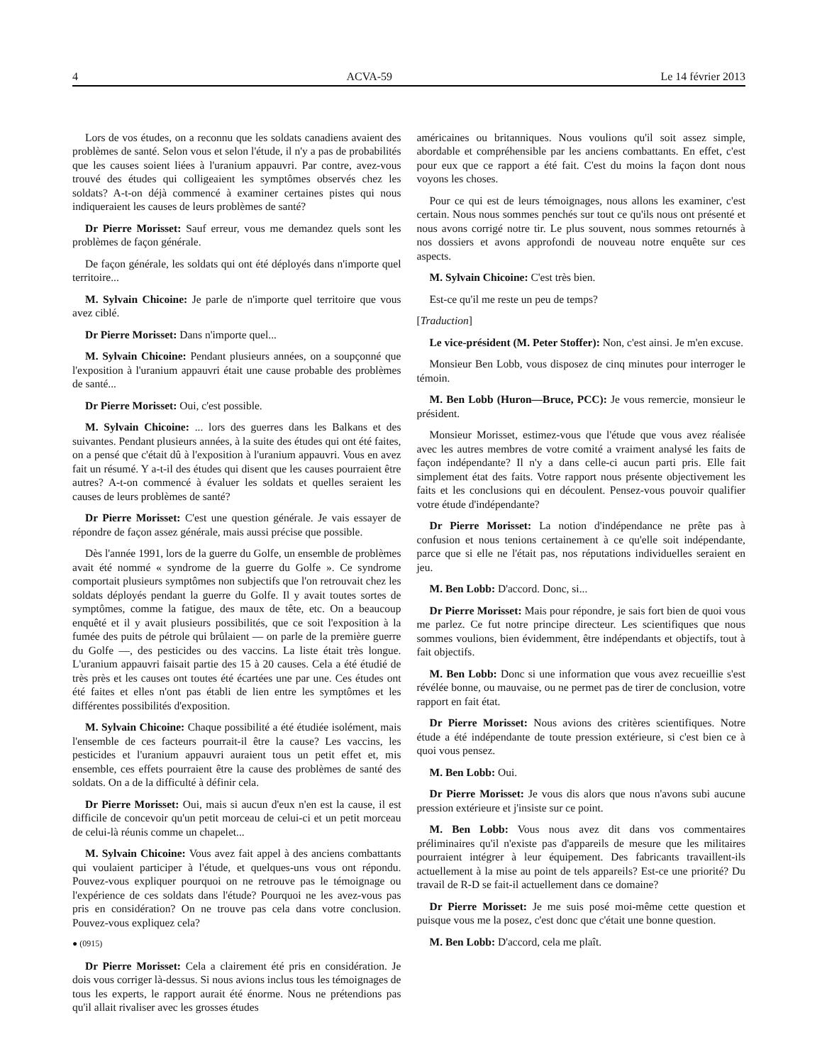4 ACVA-59 Le 14 février 2013
Lors de vos études, on a reconnu que les soldats canadiens avaient des problèmes de santé. Selon vous et selon l'étude, il n'y a pas de probabilités que les causes soient liées à l'uranium appauvri. Par contre, avez-vous trouvé des études qui colligeaient les symptômes observés chez les soldats? A-t-on déjà commencé à examiner certaines pistes qui nous indiqueraient les causes de leurs problèmes de santé?
Dr Pierre Morisset: Sauf erreur, vous me demandez quels sont les problèmes de façon générale.
De façon générale, les soldats qui ont été déployés dans n'importe quel territoire...
M. Sylvain Chicoine: Je parle de n'importe quel territoire que vous avez ciblé.
Dr Pierre Morisset: Dans n'importe quel...
M. Sylvain Chicoine: Pendant plusieurs années, on a soupçonné que l'exposition à l'uranium appauvri était une cause probable des problèmes de santé...
Dr Pierre Morisset: Oui, c'est possible.
M. Sylvain Chicoine: ... lors des guerres dans les Balkans et des suivantes. Pendant plusieurs années, à la suite des études qui ont été faites, on a pensé que c'était dû à l'exposition à l'uranium appauvri. Vous en avez fait un résumé. Y a-t-il des études qui disent que les causes pourraient être autres? A-t-on commencé à évaluer les soldats et quelles seraient les causes de leurs problèmes de santé?
Dr Pierre Morisset: C'est une question générale. Je vais essayer de répondre de façon assez générale, mais aussi précise que possible.
Dès l'année 1991, lors de la guerre du Golfe, un ensemble de problèmes avait été nommé « syndrome de la guerre du Golfe ». Ce syndrome comportait plusieurs symptômes non subjectifs que l'on retrouvait chez les soldats déployés pendant la guerre du Golfe. Il y avait toutes sortes de symptômes, comme la fatigue, des maux de tête, etc. On a beaucoup enquêté et il y avait plusieurs possibilités, que ce soit l'exposition à la fumée des puits de pétrole qui brûlaient — on parle de la première guerre du Golfe —, des pesticides ou des vaccins. La liste était très longue. L'uranium appauvri faisait partie des 15 à 20 causes. Cela a été étudié de très près et les causes ont toutes été écartées une par une. Ces études ont été faites et elles n'ont pas établi de lien entre les symptômes et les différentes possibilités d'exposition.
M. Sylvain Chicoine: Chaque possibilité a été étudiée isolément, mais l'ensemble de ces facteurs pourrait-il être la cause? Les vaccins, les pesticides et l'uranium appauvri auraient tous un petit effet et, mis ensemble, ces effets pourraient être la cause des problèmes de santé des soldats. On a de la difficulté à définir cela.
Dr Pierre Morisset: Oui, mais si aucun d'eux n'en est la cause, il est difficile de concevoir qu'un petit morceau de celui-ci et un petit morceau de celui-là réunis comme un chapelet...
M. Sylvain Chicoine: Vous avez fait appel à des anciens combattants qui voulaient participer à l'étude, et quelques-uns vous ont répondu. Pouvez-vous expliquer pourquoi on ne retrouve pas le témoignage ou l'expérience de ces soldats dans l'étude? Pourquoi ne les avez-vous pas pris en considération? On ne trouve pas cela dans votre conclusion. Pouvez-vous expliquez cela?
● (0915)
Dr Pierre Morisset: Cela a clairement été pris en considération. Je dois vous corriger là-dessus. Si nous avions inclus tous les témoignages de tous les experts, le rapport aurait été énorme. Nous ne prétendions pas qu'il allait rivaliser avec les grosses études
américaines ou britanniques. Nous voulions qu'il soit assez simple, abordable et compréhensible par les anciens combattants. En effet, c'est pour eux que ce rapport a été fait. C'est du moins la façon dont nous voyons les choses.
Pour ce qui est de leurs témoignages, nous allons les examiner, c'est certain. Nous nous sommes penchés sur tout ce qu'ils nous ont présenté et nous avons corrigé notre tir. Le plus souvent, nous sommes retournés à nos dossiers et avons approfondi de nouveau notre enquête sur ces aspects.
M. Sylvain Chicoine: C'est très bien.
Est-ce qu'il me reste un peu de temps?
[Traduction]
Le vice-président (M. Peter Stoffer): Non, c'est ainsi. Je m'en excuse.
Monsieur Ben Lobb, vous disposez de cinq minutes pour interroger le témoin.
M. Ben Lobb (Huron—Bruce, PCC): Je vous remercie, monsieur le président.
Monsieur Morisset, estimez-vous que l'étude que vous avez réalisée avec les autres membres de votre comité a vraiment analysé les faits de façon indépendante? Il n'y a dans celle-ci aucun parti pris. Elle fait simplement état des faits. Votre rapport nous présente objectivement les faits et les conclusions qui en découlent. Pensez-vous pouvoir qualifier votre étude d'indépendante?
Dr Pierre Morisset: La notion d'indépendance ne prête pas à confusion et nous tenions certainement à ce qu'elle soit indépendante, parce que si elle ne l'était pas, nos réputations individuelles seraient en jeu.
M. Ben Lobb: D'accord. Donc, si...
Dr Pierre Morisset: Mais pour répondre, je sais fort bien de quoi vous me parlez. Ce fut notre principe directeur. Les scientifiques que nous sommes voulions, bien évidemment, être indépendants et objectifs, tout à fait objectifs.
M. Ben Lobb: Donc si une information que vous avez recueillie s'est révélée bonne, ou mauvaise, ou ne permet pas de tirer de conclusion, votre rapport en fait état.
Dr Pierre Morisset: Nous avions des critères scientifiques. Notre étude a été indépendante de toute pression extérieure, si c'est bien ce à quoi vous pensez.
M. Ben Lobb: Oui.
Dr Pierre Morisset: Je vous dis alors que nous n'avons subi aucune pression extérieure et j'insiste sur ce point.
M. Ben Lobb: Vous nous avez dit dans vos commentaires préliminaires qu'il n'existe pas d'appareils de mesure que les militaires pourraient intégrer à leur équipement. Des fabricants travaillent-ils actuellement à la mise au point de tels appareils? Est-ce une priorité? Du travail de R-D se fait-il actuellement dans ce domaine?
Dr Pierre Morisset: Je me suis posé moi-même cette question et puisque vous me la posez, c'est donc que c'était une bonne question.
M. Ben Lobb: D'accord, cela me plaît.